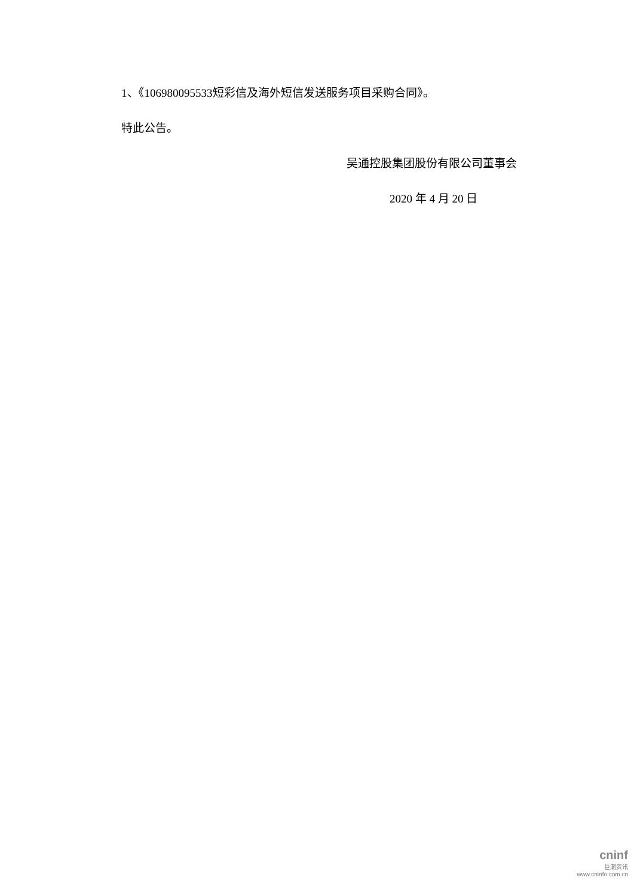1、《106980095533短彩信及海外短信发送服务项目采购合同》。
特此公告。
吴通控股集团股份有限公司董事会
2020 年 4 月 20 日
cninf
巨潮资讯
www.cninfo.com.cn